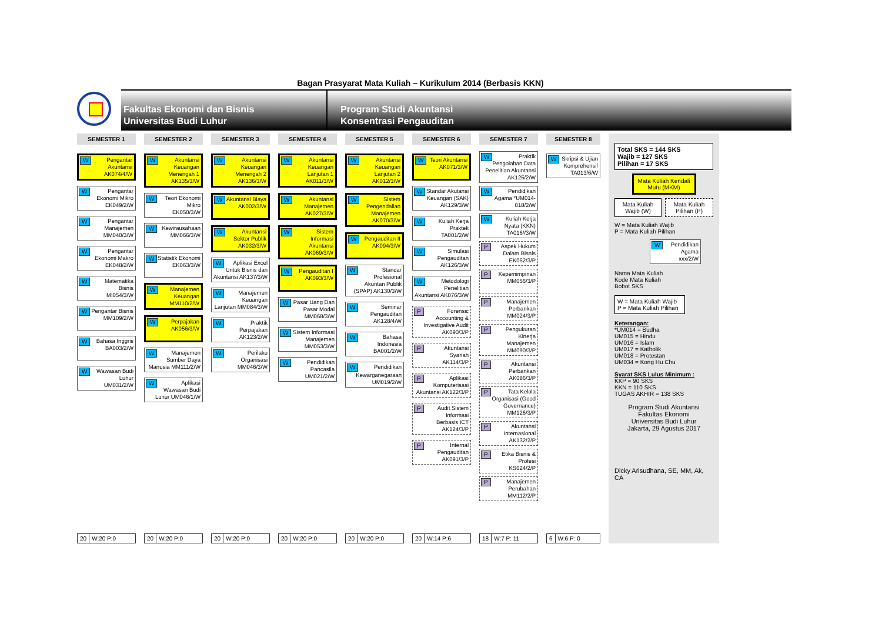Bagan Prasyarat Mata Kuliah – Kurikulum 2014 (Berbasis KKN)
Fakultas Ekonomi dan Bisnis
Universitas Budi Luhur
Program Studi Akuntansi
Konsentrasi Pengauditan
SEMESTER 1
WPengantar Akuntansi AK074/4/W
WPengantar Ekonomi Mikro EK049/2/W
WPengantar Manajemen MM040/3/W
WPengantar Ekonomi Makro EK048/2/W
WMatematika Bisnis MI054/3/W
WPengantar Bisnis MM109/2/W
WBahasa Inggris BA003/2/W
WWawasan Budi Luhur UM031/2/W
20 W:20 P:0
SEMESTER 2
WAkuntansi Keuangan Menengah 1 AK135/3/W
WTeori Ekonomi Mikro EK050/3/W
WKewirausahaan MM066/3/W
WStatistik Ekonomi EK063/3/W
WManajemen Keuangan MM110/2/W
WPerpajakan AK056/3/W
WManajemen Sumber Daya Manusia MM111/2/W
WAplikasi Wawasan Budi Luhur UM046/1/W
20 W:20 P:0
SEMESTER 3
WAkuntansi Keuangan Menengah 2 AK136/3/W
WAkuntansi Biaya AK002/3/W
WAkuntansi Sektor Publik AK032/3/W
WAplikasi Excel Untuk Bisnis dan Akuntansi AK137/3/W
WManajemen Keuangan Lanjutan MM084/3/W
WPraktik Perpajakan AK123/2/W
WPerilaku Organisasi MM046/3/W
20 W:20 P:0
SEMESTER 4
WAkuntansi Keuangan Lanjutan 1 AK011/3/W
WAkuntansi Manajemen AK027/3/W
WSistem Informasi Akuntansi AK069/3/W
WPengauditan I AK093/3/W
WPasar Uang Dan Pasar Modal MM068/3/W
WSistem Informasi Manajemen MM053/3/W
WPendidikan Pancasila UM021/2/W
20 W:20 P:0
SEMESTER 5
WAkuntansi Keuangan Lanjutan 2 AK012/3/W
WSistem Pengendalian Manajemen AK070/3/W
WPengauditan II AK094/3/W
WStandar Profesional Akuntan Publik (SPAP) AK130/3/W
WSeminar Pengauditan AK128/4/W
WBahasa Indonesia BA001/2/W
WPendidikan Kewarganegaraan UM019/2/W
20 W:20 P:0
SEMESTER 6
WTeori Akuntansi AK071/3/W
WStandar Akutansi Keuangan (SAK) AK129/3/W
WKuliah Kerja Praktek TA001/2/W
WSimulasi Pengauditan AK126/3/W
WMetodologi Penelitian Akuntansi AK076/3/W
PForensic Accounting & Investigative Audit AK090/3/P
PAkuntansi Syariah AK114/3/P
PAplikasi Komputerisasi Akuntansi AK122/3/P
PAudit Sistem Informasi Berbasis ICT AK124/3/P
PInternal Pengauditan AK091/3/P
20 W:14 P:6
SEMESTER 7
WPraktik Pengolahan Data Penelitian Akuntansi AK125/2/W
WPendidikan Agama *UM014-018/2/W
WKuliah Kerja Nyata (KKN) TA016//3/W
PAspek Hukum Dalam Bisnis EK052/3/P
PKepemimpinan MM056/3/P
PManajemen Perbankan MM024/3/P
PPengukuran Kinerja Manajemen MM090/3/P
PAkuntansi Perbankan AK086/3/P
PTata Kelola Organisasi (Good Governance) MM126/3/P
PAkuntansi Internasional AK132/2/P
PEtika Bisnis & Profesi KS024/2/P
PManajemen Perubahan MM112/2/P
18 W:7 P: 11
SEMESTER 8
WSkripsi & Ujian Komprehensif TA013/6/W
6 W:6 P: 0
Total SKS = 144 SKS
Wajib = 127 SKS
Pilihan = 17 SKS
Mata Kuliah Kendali Mutu (MKM)
Mata Kuliah Wajib (W) Mata Kuliah Pilihan (P)
W = Mata Kuliah Wajib
P = Mata Kuliah Pilihan
WPendidikan Agama xxx/2/W
Nama Mata Kuliah
Kode Mata Kuliah
Bobot SKS
W = Mata Kuliah Wajib
P = Mata Kuliah Pilihan
Keterangan:
*UM014 = Budha
UM015 = Hindu
UM016 = Islam
UM017 = Katholik
UM018 = Protestan
UM034 = Kong Hu Chu
Syarat SKS Lulus Minimum :
KKP = 90 SKS
KKN = 110 SKS
TUGAS AKHIR = 138 SKS
Program Studi Akuntansi
Fakultas Ekonomi
Universitas Budi Luhur
Jakarta, 29 Agustus 2017
Dicky Arisudhana, SE, MM, Ak, CA